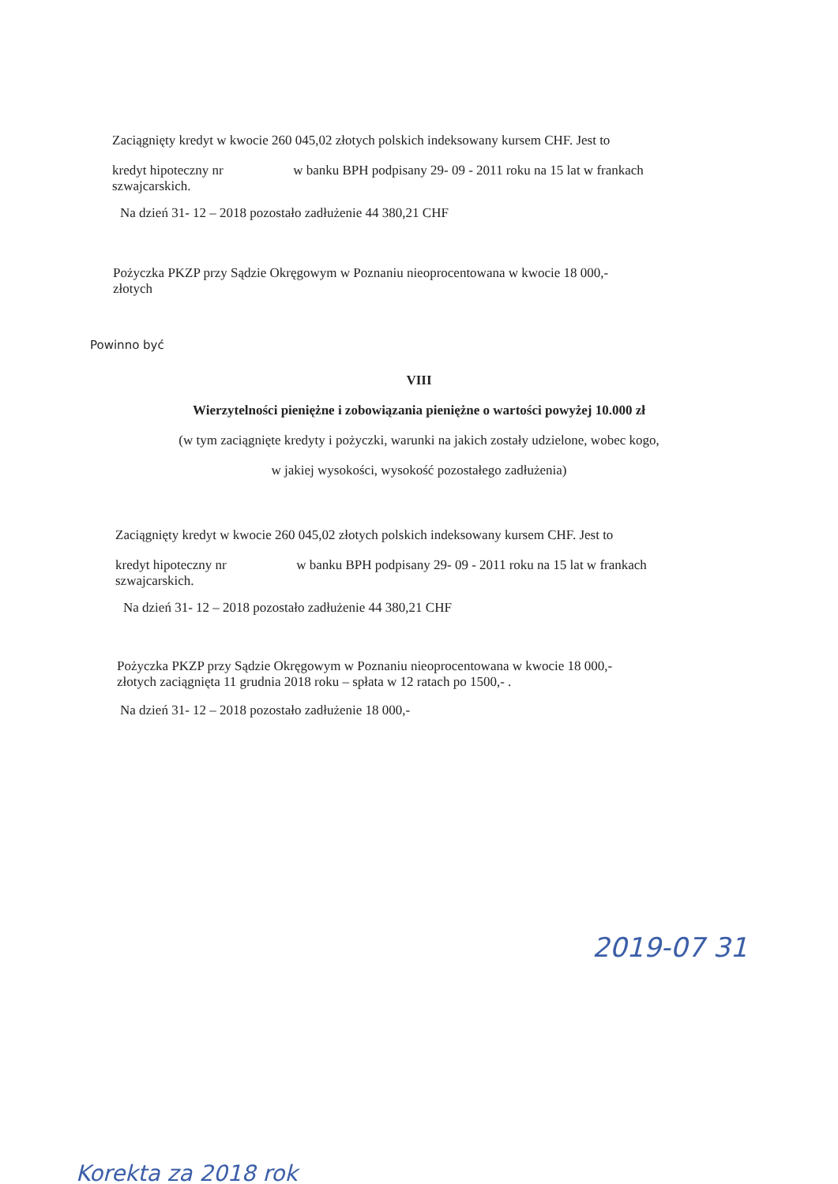Zaciągnięty kredyt w kwocie 260 045,02 złotych polskich indeksowany kursem CHF. Jest to
kredyt hipoteczny nr w banku BPH podpisany 29- 09 - 2011 roku na 15 lat w frankach
szwajcarskich.
Na dzień 31- 12 – 2018 pozostało zadłużenie 44 380,21 CHF
Pożyczka PKZP przy Sądzie Okręgowym w Poznaniu nieoprocentowana w kwocie 18 000,-
złotych
Powinno być
VIII
Wierzytelności pieniężne i zobowiązania pieniężne o wartości powyżej 10.000 zł
(w tym zaciągnięte kredyty i pożyczki, warunki na jakich zostały udzielone, wobec kogo,
w jakiej wysokości, wysokość pozostałego zadłużenia)
Zaciągnięty kredyt w kwocie 260 045,02 złotych polskich indeksowany kursem CHF. Jest to
kredyt hipoteczny nr w banku BPH podpisany 29- 09 - 2011 roku na 15 lat w frankach
szwajcarskich.
Na dzień 31- 12 – 2018 pozostało zadłużenie 44 380,21 CHF
Pożyczka PKZP przy Sądzie Okręgowym w Poznaniu nieoprocentowana w kwocie 18 000,-
złotych zaciągnięta 11 grudnia 2018 roku – spłata w 12 ratach po 1500,- .
Na dzień 31- 12 – 2018 pozostało zadłużenie 18 000,-
2019-07 31
Korekta za 2018 rok